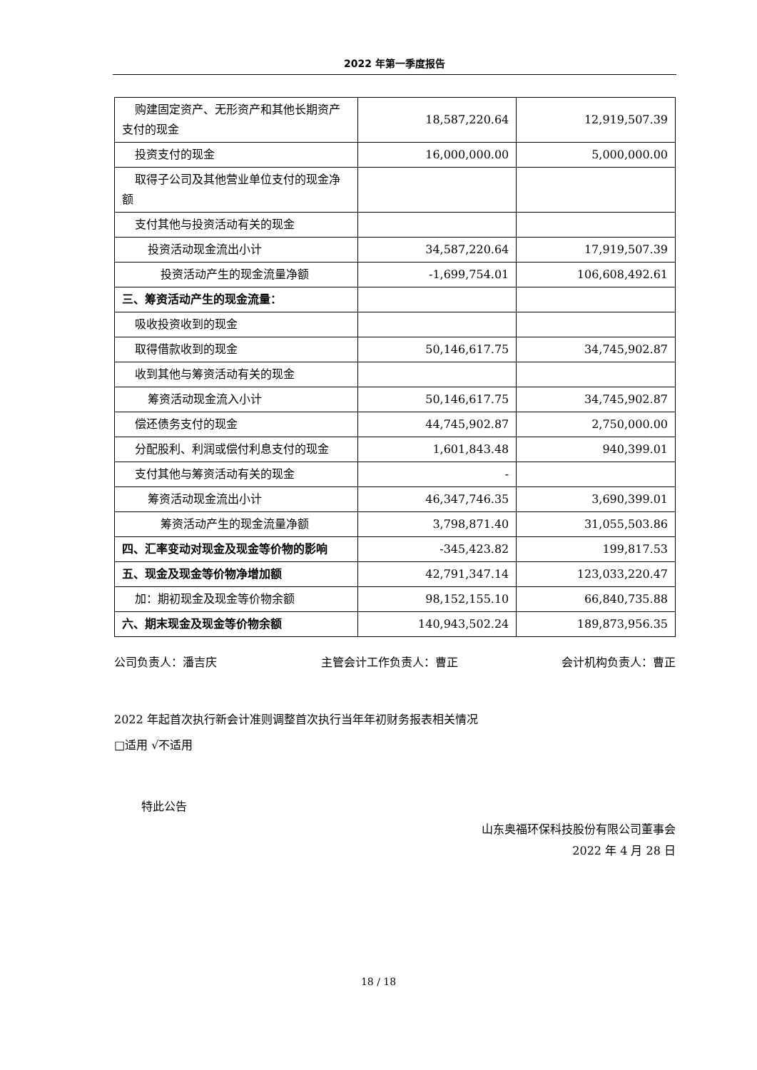2022 年第一季度报告
| 购建固定资产、无形资产和其他长期资产支付的现金 | 18,587,220.64 | 12,919,507.39 |
| 投资支付的现金 | 16,000,000.00 | 5,000,000.00 |
| 取得子公司及其他营业单位支付的现金净额 | | |
| 支付其他与投资活动有关的现金 | | |
| 投资活动现金流出小计 | 34,587,220.64 | 17,919,507.39 |
| 投资活动产生的现金流量净额 | -1,699,754.01 | 106,608,492.61 |
| 三、筹资活动产生的现金流量： | | |
| 吸收投资收到的现金 | | |
| 取得借款收到的现金 | 50,146,617.75 | 34,745,902.87 |
| 收到其他与筹资活动有关的现金 | | |
| 筹资活动现金流入小计 | 50,146,617.75 | 34,745,902.87 |
| 偿还债务支付的现金 | 44,745,902.87 | 2,750,000.00 |
| 分配股利、利润或偿付利息支付的现金 | 1,601,843.48 | 940,399.01 |
| 支付其他与筹资活动有关的现金 | - | |
| 筹资活动现金流出小计 | 46,347,746.35 | 3,690,399.01 |
| 筹资活动产生的现金流量净额 | 3,798,871.40 | 31,055,503.86 |
| 四、汇率变动对现金及现金等价物的影响 | -345,423.82 | 199,817.53 |
| 五、现金及现金等价物净增加额 | 42,791,347.14 | 123,033,220.47 |
| 加：期初现金及现金等价物余额 | 98,152,155.10 | 66,840,735.88 |
| 六、期末现金及现金等价物余额 | 140,943,502.24 | 189,873,956.35 |
公司负责人：潘吉庆 主管会计工作负责人：曹正 会计机构负责人：曹正
2022 年起首次执行新会计准则调整首次执行当年年初财务报表相关情况
□适用 √不适用
特此公告
山东奥福环保科技股份有限公司董事会
2022 年 4 月 28 日
18 / 18